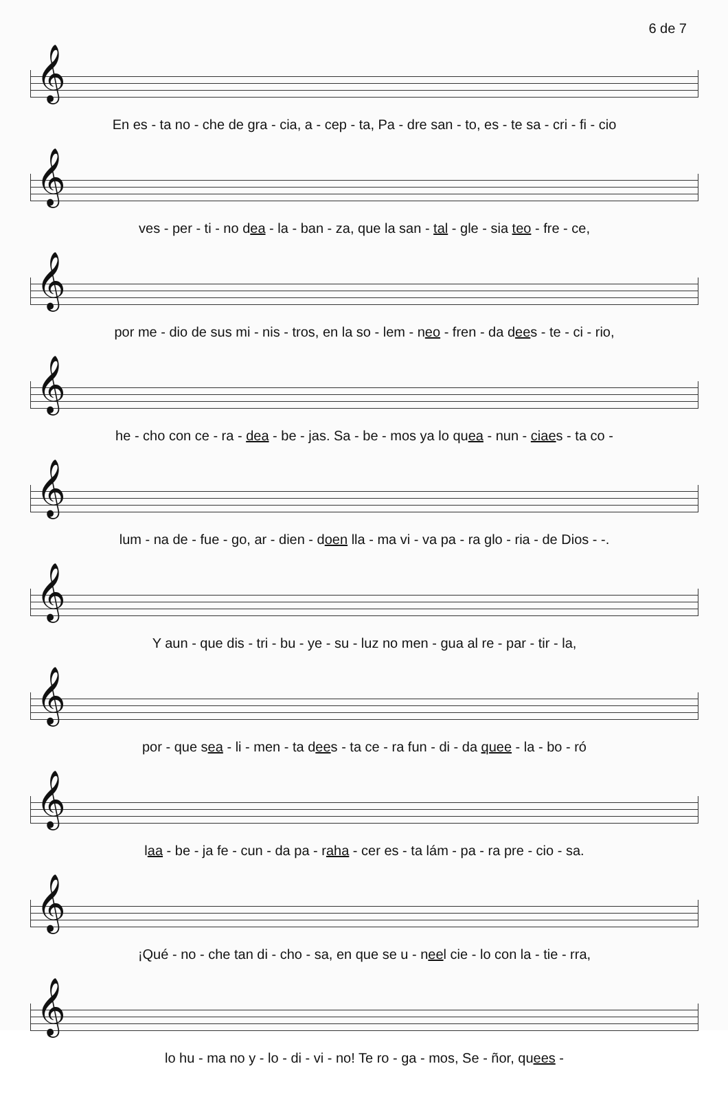6 de 7
𝄞
En es - ta no - che de gra - cia, a - cep - ta, Pa - dre san - to, es - te sa - cri - fi - cio
𝄞
ves - per - ti - no dea - la - ban - za, que la san - tal - gle - sia teo - fre - ce,
𝄞
por me - dio de sus mi - nis - tros, en la so - lem - neo - fren - da dees - te - ci - rio,
𝄞
he - cho con ce - ra - dea - be - jas. Sa - be - mos ya lo quea - nun - ciaes - ta co -
𝄞
lum - na de - fue - go, ar - dien - doen lla - ma vi - va pa - ra glo - ria - de Dios - -.
𝄞
Y aun - que dis - tri - bu - ye - su - luz no men - gua al re - par - tir - la,
𝄞
por - que sea - li - men - ta dees - ta ce - ra fun - di - da quee - la - bo - ró
𝄞
laa - be - ja fe - cun - da pa - raha - cer es - ta lám - pa - ra pre - cio - sa.
𝄞
¡Qué - no - che tan di - cho - sa, en que se u - neel cie - lo con la - tie - rra,
𝄞
lo hu - ma no y - lo - di - vi - no! Te ro - ga - mos, Se - ñor, quees -